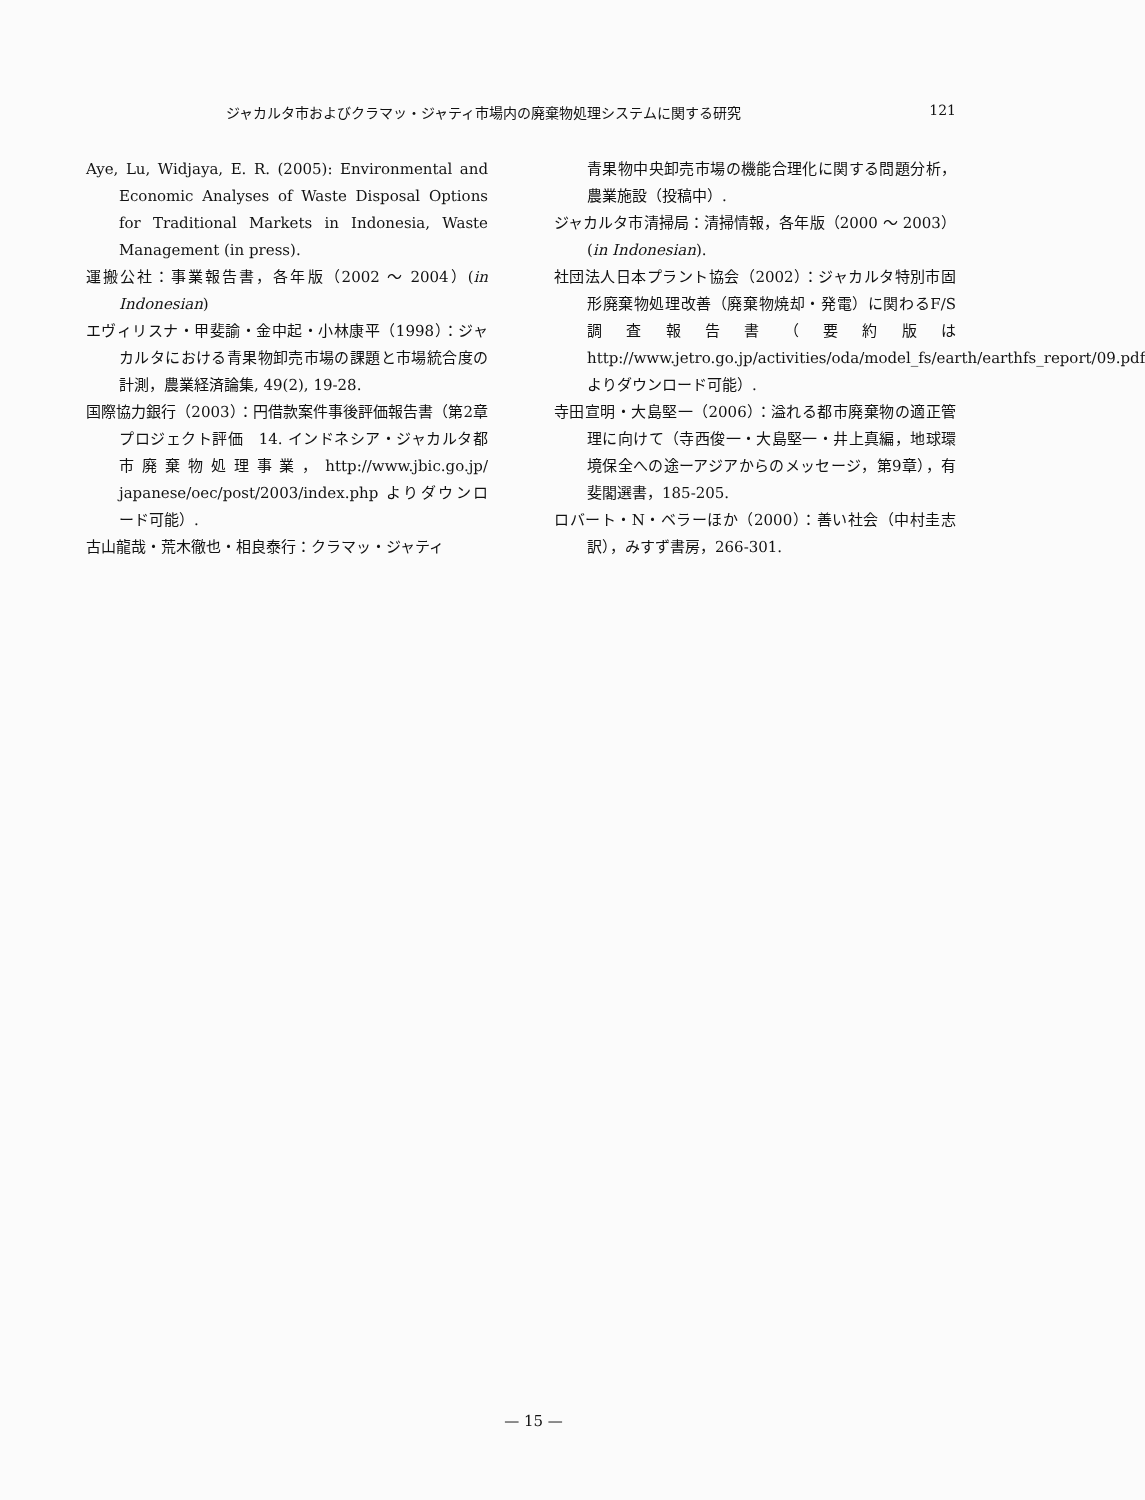ジャカルタ市およびクラマッ・ジャティ市場内の廃棄物処理システムに関する研究 121
Aye, Lu, Widjaya, E. R. (2005): Environmental and Economic Analyses of Waste Disposal Options for Traditional Markets in Indonesia, Waste Management (in press).
運搬公社：事業報告書，各年版（2002 ～ 2004）(in Indonesian)
エヴィリスナ・甲斐諭・金中起・小林康平（1998）：ジャカルタにおける青果物卸売市場の課題と市場統合度の計測，農業経済論集, 49(2), 19-28.
国際協力銀行（2003）：円借款案件事後評価報告書（第2章　プロジェクト評価　14. インドネシア・ジャカルタ都市廃棄物処理事業，http://www.jbic.go.jp/ japanese/oec/post/2003/index.php よりダウンロード可能）.
古山龍哉・荒木徹也・相良泰行：クラマッ・ジャティ
青果物中央卸売市場の機能合理化に関する問題分析，農業施設（投稿中）.
ジャカルタ市清掃局：清掃情報，各年版（2000 ～ 2003）(in Indonesian).
社団法人日本プラント協会（2002）：ジャカルタ特別市固形廃棄物処理改善（廃棄物焼却・発電）に関わるF/S調査報告書（要約版は http://www.jetro.go.jp/activities/oda/model_fs/earth/earthfs_report/09.pdf よりダウンロード可能）.
寺田宣明・大島堅一（2006）：溢れる都市廃棄物の適正管理に向けて（寺西俊一・大島堅一・井上真編，地球環境保全への途ーアジアからのメッセージ，第9章），有斐閣選書，185-205.
ロバート・N・ベラーほか（2000）：善い社会（中村圭志訳），みすず書房，266-301.
— 15 —